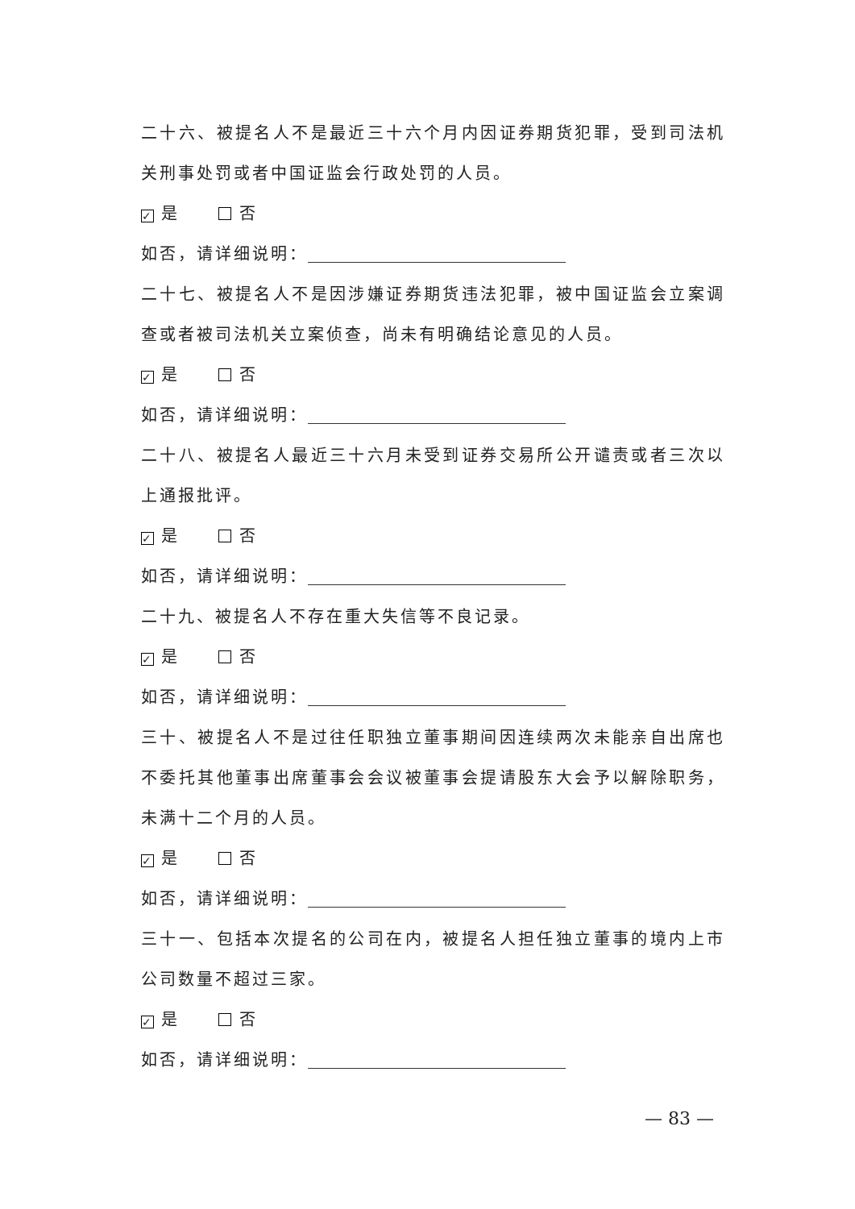二十六、被提名人不是最近三十六个月内因证券期货犯罪，受到司法机关刑事处罚或者中国证监会行政处罚的人员。
✓ 是 否
如否，请详细说明：
二十七、被提名人不是因涉嫌证券期货违法犯罪，被中国证监会立案调查或者被司法机关立案侦查，尚未有明确结论意见的人员。
✓ 是 否
如否，请详细说明：
二十八、被提名人最近三十六月未受到证券交易所公开谴责或者三次以上通报批评。
✓ 是 否
如否，请详细说明：
二十九、被提名人不存在重大失信等不良记录。
✓ 是 否
如否，请详细说明：
三十、被提名人不是过往任职独立董事期间因连续两次未能亲自出席也不委托其他董事出席董事会会议被董事会提请股东大会予以解除职务，未满十二个月的人员。
✓ 是 否
如否，请详细说明：
三十一、包括本次提名的公司在内，被提名人担任独立董事的境内上市公司数量不超过三家。
✓ 是 否
如否，请详细说明：
— 83 —